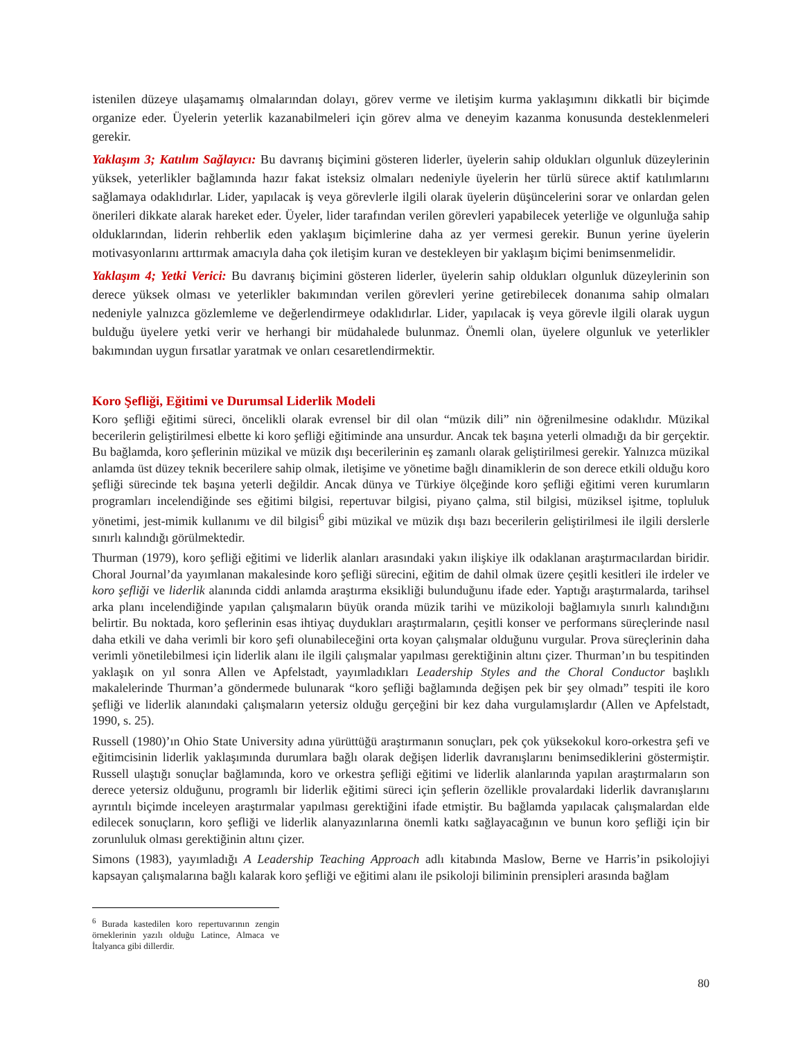istenilen düzeye ulaşamamış olmalarından dolayı, görev verme ve iletişim kurma yaklaşımını dikkatli bir biçimde organize eder. Üyelerin yeterlik kazanabilmeleri için görev alma ve deneyim kazanma konusunda desteklenmeleri gerekir.
Yaklaşım 3; Katılım Sağlayıcı: Bu davranış biçimini gösteren liderler, üyelerin sahip oldukları olgunluk düzeylerinin yüksek, yeterlikler bağlamında hazır fakat isteksiz olmaları nedeniyle üyelerin her türlü sürece aktif katılımlarını sağlamaya odaklıdırlar. Lider, yapılacak iş veya görevlerle ilgili olarak üyelerin düşüncelerini sorar ve onlardan gelen önerileri dikkate alarak hareket eder. Üyeler, lider tarafından verilen görevleri yapabilecek yeterliğe ve olgunluğa sahip olduklarından, liderin rehberlik eden yaklaşım biçimlerine daha az yer vermesi gerekir. Bunun yerine üyelerin motivasyonlarını arttırmak amacıyla daha çok iletişim kuran ve destekleyen bir yaklaşım biçimi benimsenmelidir.
Yaklaşım 4; Yetki Verici: Bu davranış biçimini gösteren liderler, üyelerin sahip oldukları olgunluk düzeylerinin son derece yüksek olması ve yeterlikler bakımından verilen görevleri yerine getirebilecek donanıma sahip olmaları nedeniyle yalnızca gözlemleme ve değerlendirmeye odaklıdırlar. Lider, yapılacak iş veya görevle ilgili olarak uygun bulduğu üyelere yetki verir ve herhangi bir müdahalede bulunmaz. Önemli olan, üyelere olgunluk ve yeterlikler bakımından uygun fırsatlar yaratmak ve onları cesaretlendirmektir.
Koro Şefliği, Eğitimi ve Durumsal Liderlik Modeli
Koro şefliği eğitimi süreci, öncelikli olarak evrensel bir dil olan “müzik dili” nin öğrenilmesine odaklıdır. Müzikal becerilerin geliştirilmesi elbette ki koro şefliği eğitiminde ana unsurdur. Ancak tek başına yeterli olmadığı da bir gerçektir. Bu bağlamda, koro şeflerinin müzikal ve müzik dışı becerilerinin eş zamanlı olarak geliştirilmesi gerekir. Yalnızca müzikal anlamda üst düzey teknik becerilere sahip olmak, iletişime ve yönetime bağlı dinamiklerin de son derece etkili olduğu koro şefliği sürecinde tek başına yeterli değildir. Ancak dünya ve Türkiye ölçeğinde koro şefliği eğitimi veren kurumların programları incelendiğinde ses eğitimi bilgisi, repertuvar bilgisi, piyano çalma, stil bilgisi, müziksel işitme, topluluk yönetimi, jest-mimik kullanımı ve dil bilgisi<sup>6</sup> gibi müzikal ve müzik dışı bazı becerilerin geliştirilmesi ile ilgili derslerle sınırlı kalındığı görülmektedir.
Thurman (1979), koro şefliği eğitimi ve liderlik alanları arasındaki yakın ilişkiye ilk odaklanan araştırmacılardan biridir. Choral Journal’da yayımlanan makalesinde koro şefliği sürecini, eğitim de dahil olmak üzere çeşitli kesitleri ile irdeler ve koro şefliği ve liderlik alanında ciddi anlamda araştırma eksikliği bulunduğunu ifade eder. Yaptığı araştırmalarda, tarihsel arka planı incelendiğinde yapılan çalışmaların büyük oranda müzik tarihi ve müzikoloji bağlamıyla sınırlı kalındığını belirtir. Bu noktada, koro şeflerinin esas ihtiyaç duydukları araştırmaların, çeşitli konser ve performans süreçlerinde nasıl daha etkili ve daha verimli bir koro şefi olunabileceğini orta koyan çalışmalar olduğunu vurgular. Prova süreçlerinin daha verimli yönetilebilmesi için liderlik alanı ile ilgili çalışmalar yapılması gerektiğinin altını çizer. Thurman’ın bu tespitinden yaklaşık on yıl sonra Allen ve Apfelstadt, yayımladıkları Leadership Styles and the Choral Conductor başlıklı makalelerinde Thurman’a göndermede bulunarak “koro şefliği bağlamında değişen pek bir şey olmadı” tespiti ile koro şefliği ve liderlik alanındaki çalışmaların yetersiz olduğu gerçeğini bir kez daha vurgulamışlardır (Allen ve Apfelstadt, 1990, s. 25).
Russell (1980)’ın Ohio State University adına yürüttüğü araştırmanın sonuçları, pek çok yüksekokul koro-orkestra şefi ve eğitimcisinin liderlik yaklaşımında durumlara bağlı olarak değişen liderlik davranışlarını benimsediklerini göstermiştir. Russell ulaştığı sonuçlar bağlamında, koro ve orkestra şefliği eğitimi ve liderlik alanlarında yapılan araştırmaların son derece yetersiz olduğunu, programlı bir liderlik eğitimi süreci için şeflerin özellikle provalardaki liderlik davranışlarını ayrıntılı biçimde inceleyen araştırmalar yapılması gerektiğini ifade etmiştir. Bu bağlamda yapılacak çalışmalardan elde edilecek sonuçların, koro şefliği ve liderlik alanyazınlarına önemli katkı sağlayacağının ve bunun koro şefliği için bir zorunluluk olması gerektiğinin altını çizer.
Simons (1983), yayımladığı A Leadership Teaching Approach adlı kitabında Maslow, Berne ve Harris’in psikolojiyi kapsayan çalışmalarına bağlı kalarak koro şefliği ve eğitimi alanı ile psikoloji biliminin prensipleri arasında bağlam
<sup>6</sup> Burada kastedilen koro repertuvarının zengin örneklerinin yazılı olduğu Latince, Almaca ve İtalyanca gibi dillerdir.
80